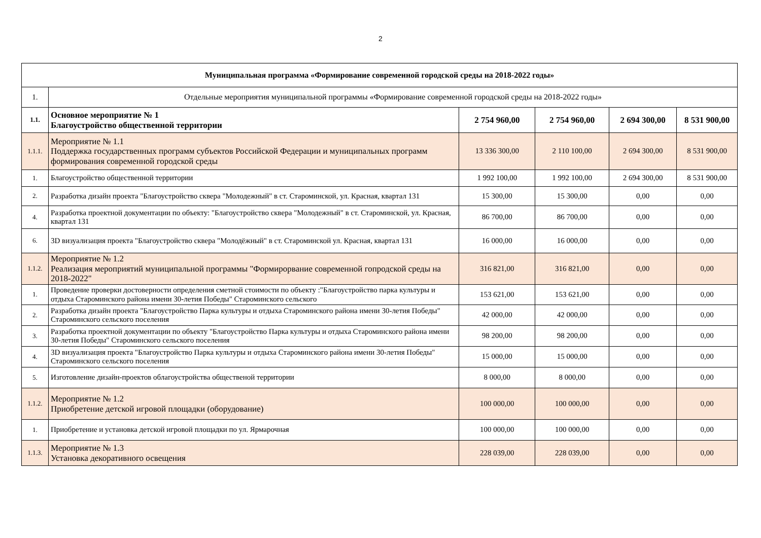2
| Муниципальная программа «Формирование современной городской среды на 2018-2022 годы» | | | | | |
| 1. | Отдельные мероприятия муниципальной программы «Формирование современной городской среды на 2018-2022 годы» | | | | |
| 1.1. | Основное мероприятие № 1 Благоустройство общественной территории | 2 754 960,00 | 2 754 960,00 | 2 694 300,00 | 8 531 900,00 |
| 1.1.1. | Мероприятие № 1.1 Поддержка государственных программ субъектов Российской Федерации и муниципальных программ формирования современной городской среды | 13 336 300,00 | 2 110 100,00 | 2 694 300,00 | 8 531 900,00 |
| 1. | Благоустройство общественной территории | 1 992 100,00 | 1 992 100,00 | 2 694 300,00 | 8 531 900,00 |
| 2. | Разработка дизайн проекта "Благоустройство сквера "Молодежный" в ст. Староминской, ул. Красная, квартал 131 | 15 300,00 | 15 300,00 | 0,00 | 0,00 |
| 4. | Разработка проектной документации по объекту: "Благоустройство сквера "Молодежный" в ст. Староминской, ул. Красная, квартал 131 | 86 700,00 | 86 700,00 | 0,00 | 0,00 |
| 6. | 3D визуализация проекта "Благоустройство сквера "Молодёжный" в ст. Староминской ул. Красная, квартал 131 | 16 000,00 | 16 000,00 | 0,00 | 0,00 |
| 1.1.2. | Мероприятие № 1.2 Реализация мероприятий муниципальной программы "Формирорвание современной гопродской среды на 2018-2022" | 316 821,00 | 316 821,00 | 0,00 | 0,00 |
| 1. | Проведение проверки достоверности определения сметной стоимости по объекту :"Благоустройство парка культуры и отдыха Староминского района имени 30-летия Победы" Староминского сельского | 153 621,00 | 153 621,00 | 0,00 | 0,00 |
| 2. | Разработка дизайн проекта "Благоустройство Парка культуры и отдыха Староминского района имени 30-летия Победы" Староминского сельского поселения | 42 000,00 | 42 000,00 | 0,00 | 0,00 |
| 3. | Разработка проектной документации по объекту "Благоустройство Парка культуры и отдыха Староминского района имени 30-летия Победы" Староминского сельского поселения | 98 200,00 | 98 200,00 | 0,00 | 0,00 |
| 4. | 3D визуализация проекта "Благоустройство Парка культуры и отдыха Староминского района имени 30-летия Победы" Староминского сельского поселения | 15 000,00 | 15 000,00 | 0,00 | 0,00 |
| 5. | Изготовление дизайн-проектов облагоустройства общественой территории | 8 000,00 | 8 000,00 | 0,00 | 0,00 |
| 1.1.2. | Мероприятие № 1.2 Приобретение детской игровой площадки (оборудование) | 100 000,00 | 100 000,00 | 0,00 | 0,00 |
| 1. | Приобретение и установка детской игровой площадки по ул. Ярмарочная | 100 000,00 | 100 000,00 | 0,00 | 0,00 |
| 1.1.3. | Мероприятие № 1.3 Установка декоративного освещения | 228 039,00 | 228 039,00 | 0,00 | 0,00 |